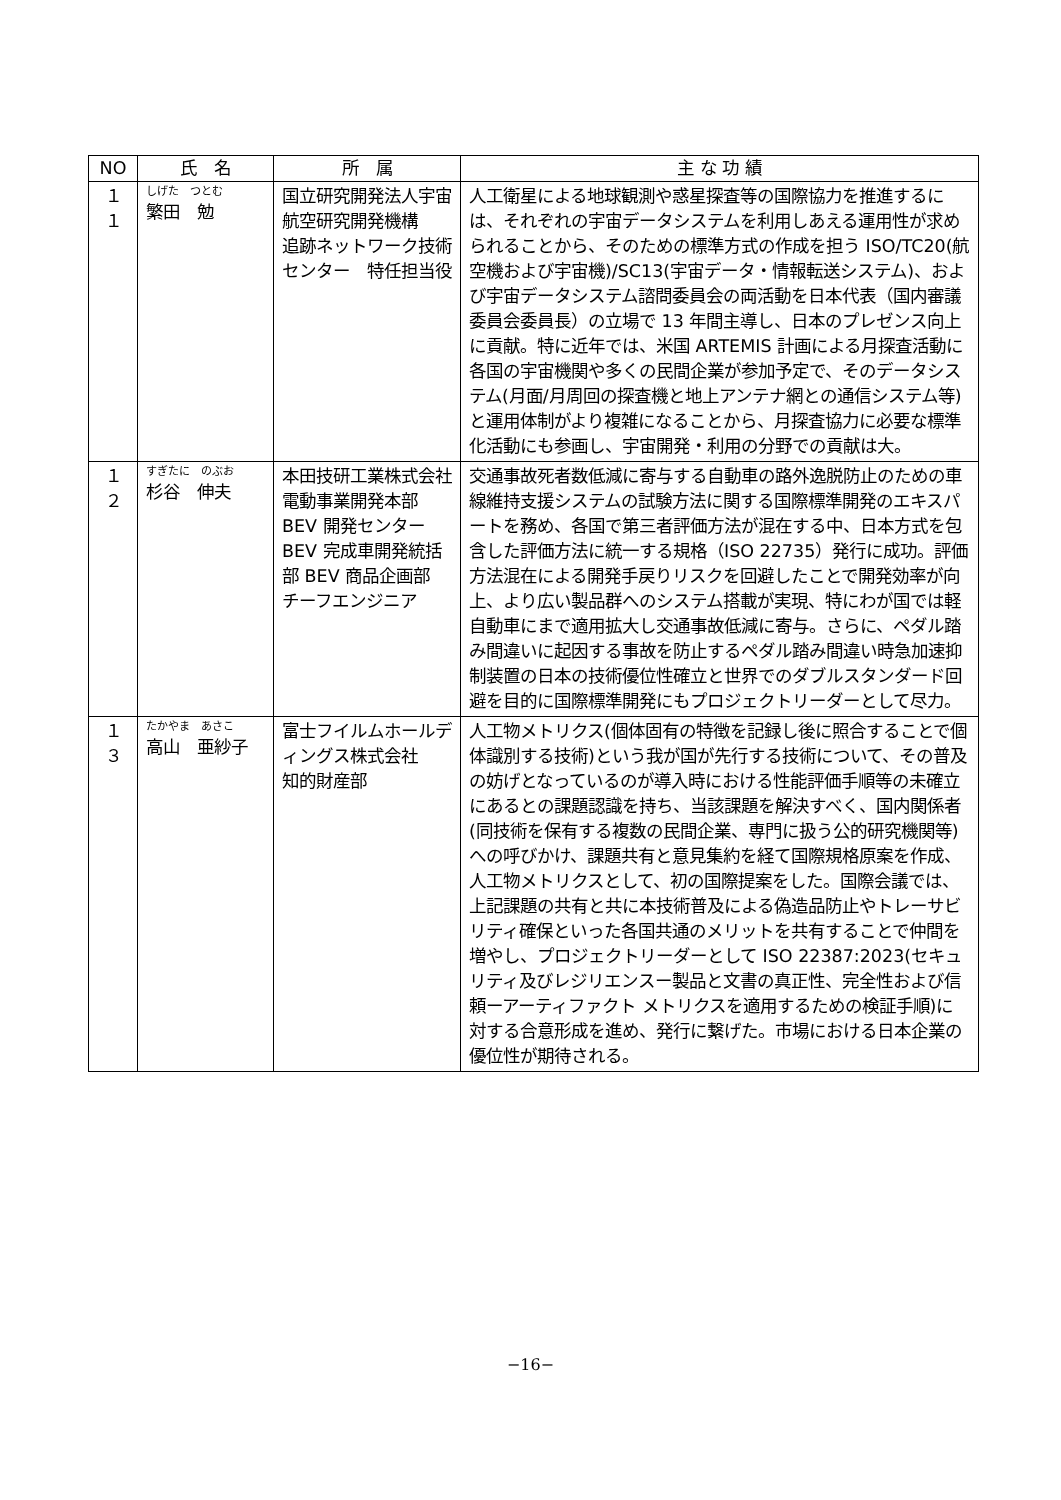| NO | 氏 名 | 所 属 | 主 な 功 績 |
| --- | --- | --- | --- |
| １１ | しげた つとむ 繁田 勉 | 国立研究開発法人宇宙航空研究開発機構 追跡ネットワーク技術センター 特任担当役 | 人工衛星による地球観測や惑星探査等の国際協力を推進するには、それぞれの宇宙データシステムを利用しあえる運用性が求められることから、そのための標準方式の作成を担う ISO/TC20(航空機および宇宙機)/SC13(宇宙データ・情報転送システム)、および宇宙データシステム諮問委員会の両活動を日本代表（国内審議委員会委員長）の立場で 13 年間主導し、日本のプレゼンス向上に貢献。特に近年では、米国 ARTEMIS 計画による月探査活動に各国の宇宙機関や多くの民間企業が参加予定で、そのデータシステム(月面/月周回の探査機と地上アンテナ網との通信システム等)と運用体制がより複雑になることから、月探査協力に必要な標準化活動にも参画し、宇宙開発・利用の分野での貢献は大。 |
| １２ | すぎたに のぶお 杉谷 伸夫 | 本田技研工業株式会社 電動事業開発本部 BEV 開発センター BEV 完成車開発統括部 BEV 商品企画部 チーフエンジニア | 交通事故死者数低減に寄与する自動車の路外逸脱防止のための車線維持支援システムの試験方法に関する国際標準開発のエキスパートを務め、各国で第三者評価方法が混在する中、日本方式を包含した評価方法に統一する規格（ISO 22735）発行に成功。評価方法混在による開発手戻りリスクを回避したことで開発効率が向上、より広い製品群へのシステム搭載が実現、特にわが国では軽自動車にまで適用拡大し交通事故低減に寄与。さらに、ペダル踏み間違いに起因する事故を防止するペダル踏み間違い時急加速抑制装置の日本の技術優位性確立と世界でのダブルスタンダード回避を目的に国際標準開発にもプロジェクトリーダーとして尽力。 |
| １３ | たかやま あさこ 高山 亜紗子 | 富士フイルムホールディングス株式会社 知的財産部 | 人工物メトリクス(個体固有の特徴を記録し後に照合することで個体識別する技術)という我が国が先行する技術について、その普及の妨げとなっているのが導入時における性能評価手順等の未確立にあるとの課題認識を持ち、当該課題を解決すべく、国内関係者(同技術を保有する複数の民間企業、専門に扱う公的研究機関等)への呼びかけ、課題共有と意見集約を経て国際規格原案を作成、人工物メトリクスとして、初の国際提案をした。国際会議では、上記課題の共有と共に本技術普及による偽造品防止やトレーサビリティ確保といった各国共通のメリットを共有することで仲間を増やし、プロジェクトリーダーとして ISO 22387:2023(セキュリティ及びレジリエンスー製品と文書の真正性、完全性および信頼ーアーティファクト メトリクスを適用するための検証手順)に対する合意形成を進め、発行に繋げた。市場における日本企業の優位性が期待される。 |
−16−